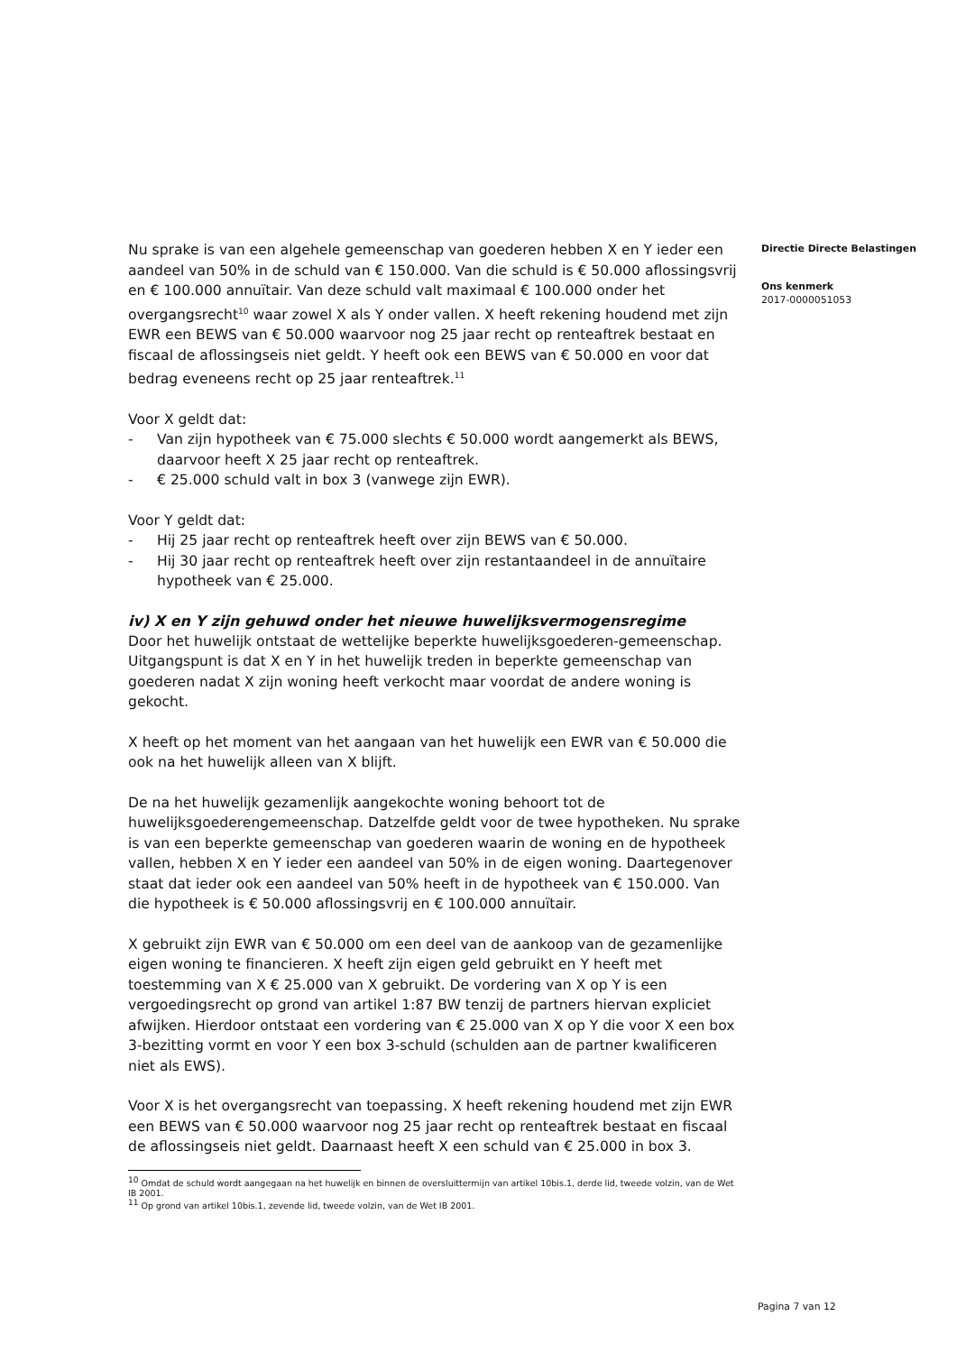Nu sprake is van een algehele gemeenschap van goederen hebben X en Y ieder een aandeel van 50% in de schuld van € 150.000. Van die schuld is € 50.000 aflossingsvrij en € 100.000 annuïtair. Van deze schuld valt maximaal € 100.000 onder het overgangsrecht<sup>10</sup> waar zowel X als Y onder vallen. X heeft rekening houdend met zijn EWR een BEWS van € 50.000 waarvoor nog 25 jaar recht op renteaftrek bestaat en fiscaal de aflossingseis niet geldt. Y heeft ook een BEWS van € 50.000 en voor dat bedrag eveneens recht op 25 jaar renteaftrek.<sup>11</sup>
Voor X geldt dat:
- Van zijn hypotheek van € 75.000 slechts € 50.000 wordt aangemerkt als BEWS, daarvoor heeft X 25 jaar recht op renteaftrek.
- € 25.000 schuld valt in box 3 (vanwege zijn EWR).
Voor Y geldt dat:
- Hij 25 jaar recht op renteaftrek heeft over zijn BEWS van € 50.000.
- Hij 30 jaar recht op renteaftrek heeft over zijn restantaandeel in de annuïtaire hypotheek van € 25.000.
iv) X en Y zijn gehuwd onder het nieuwe huwelijksvermogensregime
Door het huwelijk ontstaat de wettelijke beperkte huwelijksgoederen-gemeenschap. Uitgangspunt is dat X en Y in het huwelijk treden in beperkte gemeenschap van goederen nadat X zijn woning heeft verkocht maar voordat de andere woning is gekocht.
X heeft op het moment van het aangaan van het huwelijk een EWR van € 50.000 die ook na het huwelijk alleen van X blijft.
De na het huwelijk gezamenlijk aangekochte woning behoort tot de huwelijksgoederengemeenschap. Datzelfde geldt voor de twee hypotheken. Nu sprake is van een beperkte gemeenschap van goederen waarin de woning en de hypotheek vallen, hebben X en Y ieder een aandeel van 50% in de eigen woning. Daartegenover staat dat ieder ook een aandeel van 50% heeft in de hypotheek van € 150.000. Van die hypotheek is € 50.000 aflossingsvrij en € 100.000 annuïtair.
X gebruikt zijn EWR van € 50.000 om een deel van de aankoop van de gezamenlijke eigen woning te financieren. X heeft zijn eigen geld gebruikt en Y heeft met toestemming van X € 25.000 van X gebruikt. De vordering van X op Y is een vergoedingsrecht op grond van artikel 1:87 BW tenzij de partners hiervan expliciet afwijken. Hierdoor ontstaat een vordering van € 25.000 van X op Y die voor X een box 3-bezitting vormt en voor Y een box 3-schuld (schulden aan de partner kwalificeren niet als EWS).
Voor X is het overgangsrecht van toepassing. X heeft rekening houdend met zijn EWR een BEWS van € 50.000 waarvoor nog 25 jaar recht op renteaftrek bestaat en fiscaal de aflossingseis niet geldt. Daarnaast heeft X een schuld van € 25.000 in box 3.
<sup>10</sup> Omdat de schuld wordt aangegaan na het huwelijk en binnen de oversluittermijn van artikel 10bis.1, derde lid, tweede volzin, van de Wet IB 2001.
<sup>11</sup> Op grond van artikel 10bis.1, zevende lid, tweede volzin, van de Wet IB 2001.
Directie Directe Belastingen
Ons kenmerk
2017-0000051053
Pagina 7 van 12